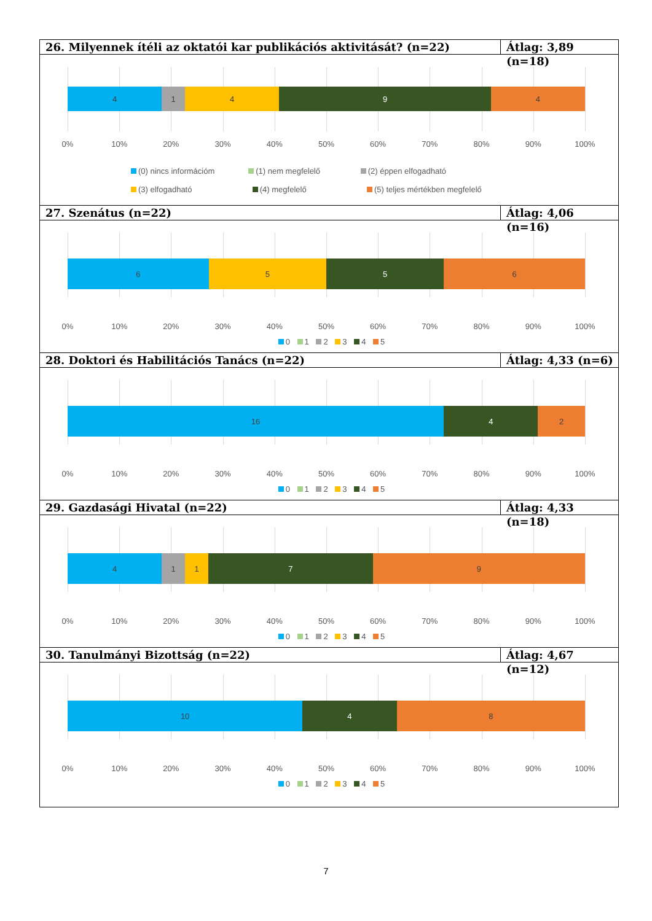26. Milyennek ítéli az oktatói kar publikációs aktivitását? (n=22)
Átlag: 3,89 (n=18)
4 1 4 9 4
0% 10% 20% 30% 40% 50% 60% 70% 80% 90% 100%
(0) nincs információm (1) nem megfelelő (2) éppen elfogadható
(3) elfogadható (4) megfelelő (5) teljes mértékben megfelelő
27. Szenátus (n=22) Átlag: 4,06 (n=16)
6 5 5 6
0% 10% 20% 30% 40% 50% 60% 70% 80% 90% 100%
0 1 2 3 4 5
28. Doktori és Habilitációs Tanács (n=22)
Átlag: 4,33 (n=6)
16 4 2
0% 10% 20% 30% 40% 50% 60% 70% 80% 90% 100%
0 1 2 3 4 5
29. Gazdasági Hivatal (n=22) Átlag: 4,33 (n=18)
4 1 1 7 9
0% 10% 20% 30% 40% 50% 60% 70% 80% 90% 100%
0 1 2 3 4 5
30. Tanulmányi Bizottság (n=22)
Átlag: 4,67 (n=12)
10 4 8
0% 10% 20% 30% 40% 50% 60% 70% 80% 90% 100%
0 1 2 3 4 5
7